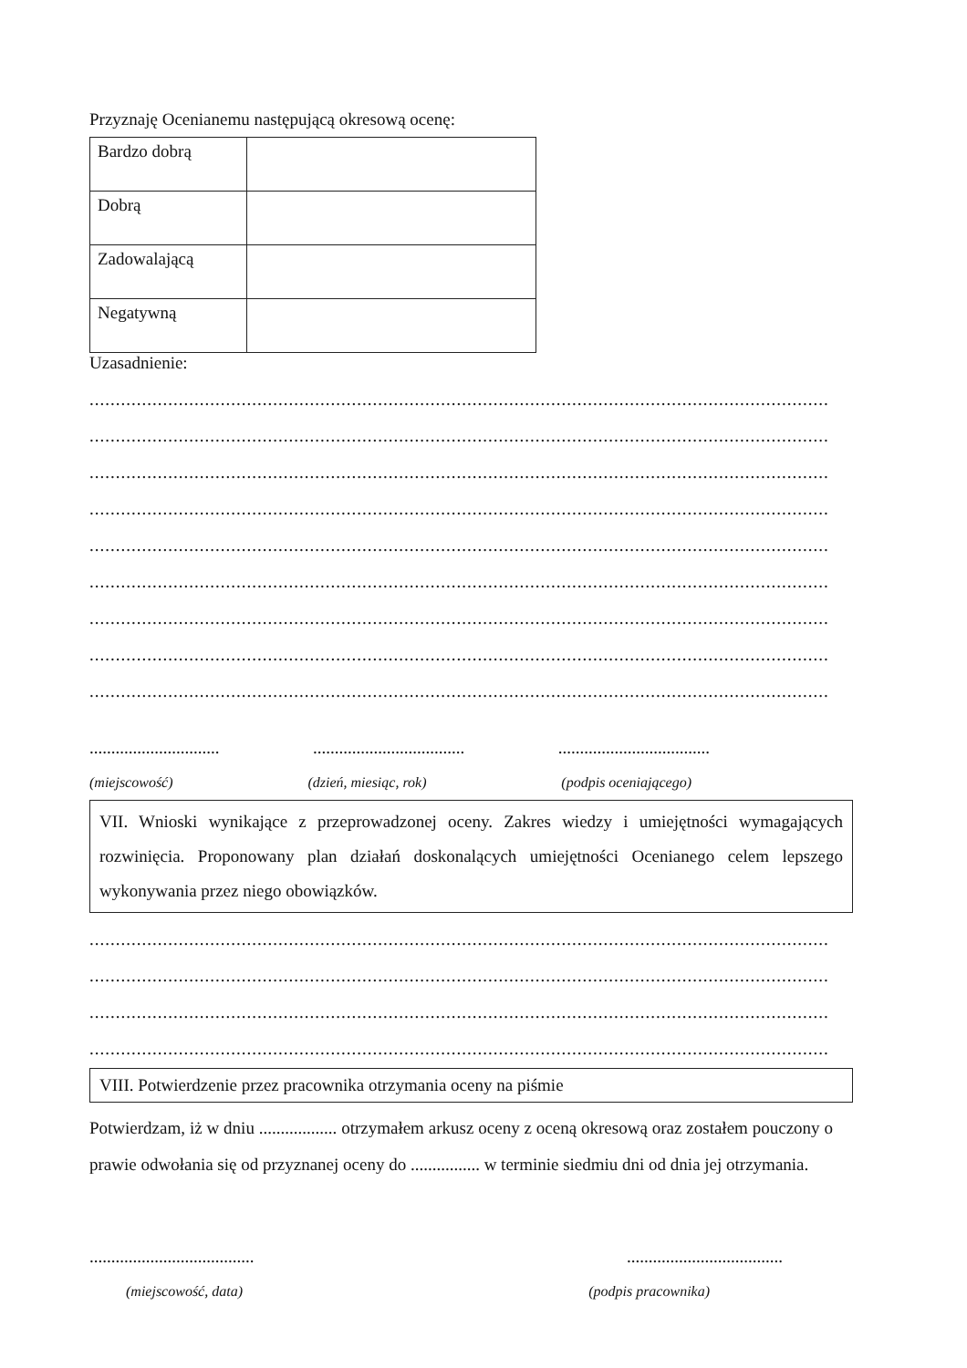Przyznaję Ocenianemu następującą okresową ocenę:
| Bardzo dobrą | |
| Dobrą | |
| Zadowalającą | |
| Negatywną | |
Uzasadnienie:
.............................................................................................................................................................................................
.............................................................................................................................................................................................
.............................................................................................................................................................................................
.............................................................................................................................................................................................
.............................................................................................................................................................................................
.............................................................................................................................................................................................
.............................................................................................................................................................................................
.............................................................................................................................................................................................
.............................................................................................................................................................................................
.............................. ................................... ...................................
(miejscowość) (dzień, miesiąc, rok) (podpis oceniającego)
VII. Wnioski wynikające z przeprowadzonej oceny. Zakres wiedzy i umiejętności wymagających rozwinięcia. Proponowany plan działań doskonalących umiejętności Ocenianego celem lepszego wykonywania przez niego obowiązków.
.............................................................................................................................................................................................
.............................................................................................................................................................................................
.............................................................................................................................................................................................
.............................................................................................................................................................................................
VIII. Potwierdzenie przez pracownika otrzymania oceny na piśmie
Potwierdzam, iż w dniu .................. otrzymałem arkusz oceny z oceną okresową oraz zostałem pouczony o prawie odwołania się od przyznanej oceny do ................ w terminie siedmiu dni od dnia jej otrzymania.
...................................... ....................................
(miejscowość, data) (podpis pracownika)